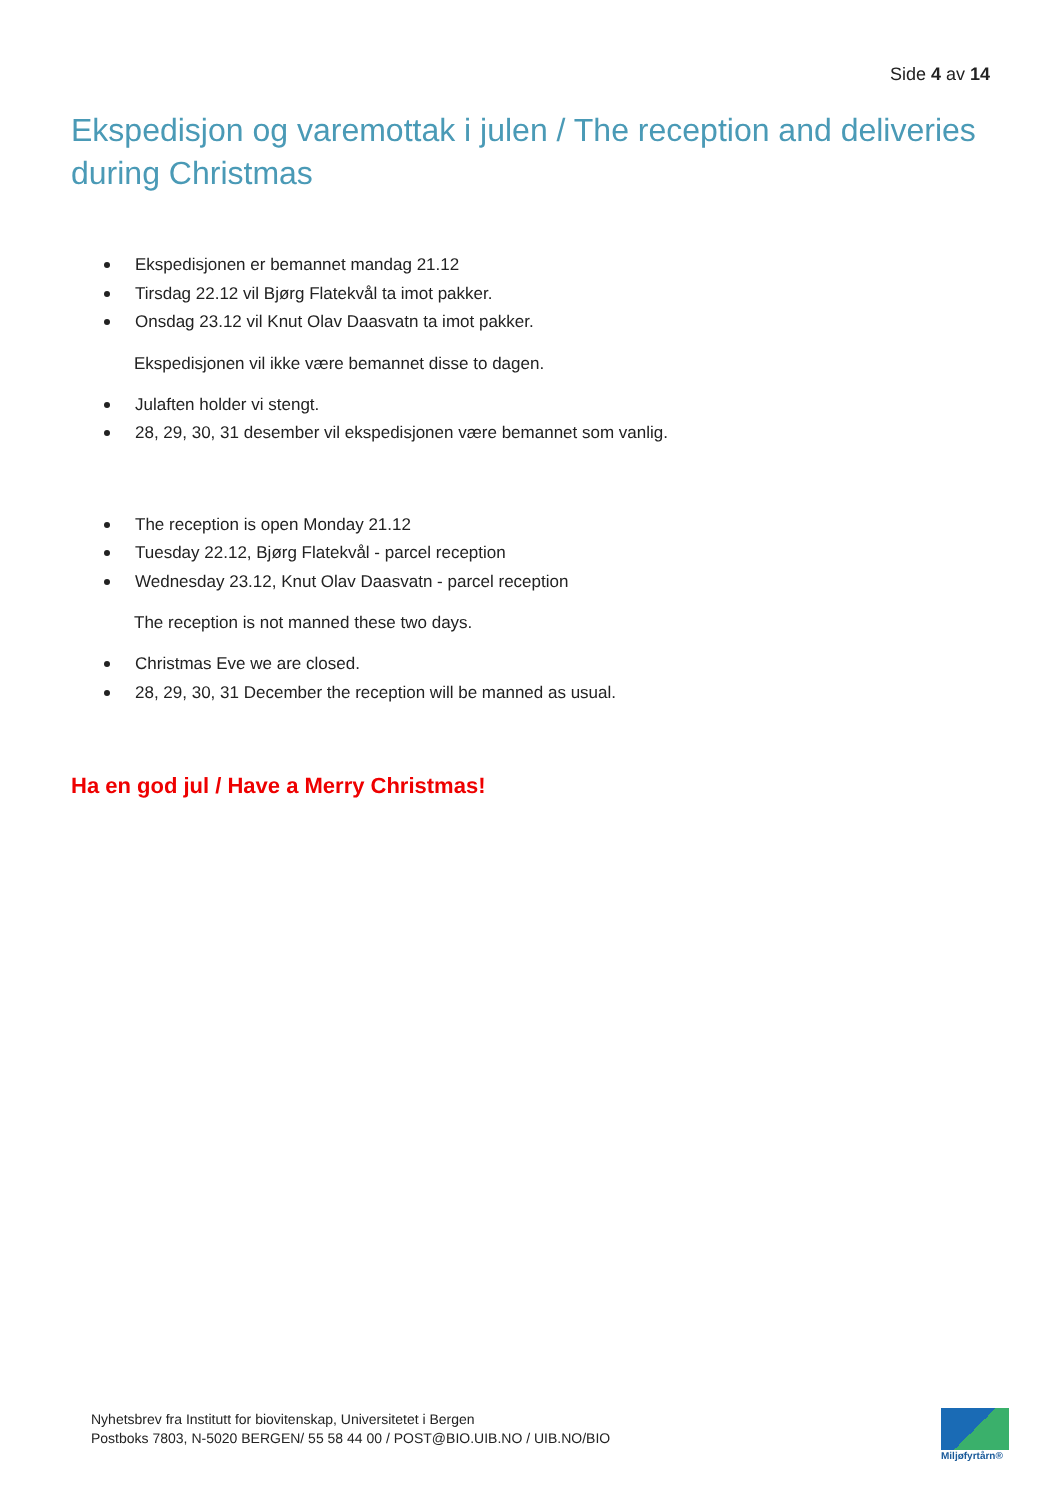Side 4 av 14
Ekspedisjon og varemottak i julen / The reception and deliveries during Christmas
Ekspedisjonen er bemannet mandag 21.12
Tirsdag 22.12 vil Bjørg Flatekvål ta imot pakker.
Onsdag 23.12 vil Knut Olav Daasvatn ta imot pakker.
Ekspedisjonen vil ikke være bemannet disse to dagen.
Julaften holder vi stengt.
28, 29, 30, 31 desember vil ekspedisjonen være bemannet som vanlig.
The reception is open Monday 21.12
Tuesday 22.12, Bjørg Flatekvål - parcel reception
Wednesday 23.12, Knut Olav Daasvatn - parcel reception
The reception is not manned these two days.
Christmas Eve we are closed.
28, 29, 30, 31 December the reception will be manned as usual.
Ha en god jul / Have a Merry Christmas!
Nyhetsbrev fra Institutt for biovitenskap, Universitetet i Bergen
Postboks 7803, N-5020 BERGEN/ 55 58 44 00 / POST@BIO.UIB.NO / UIB.NO/BIO
Miljøfyrtårn®